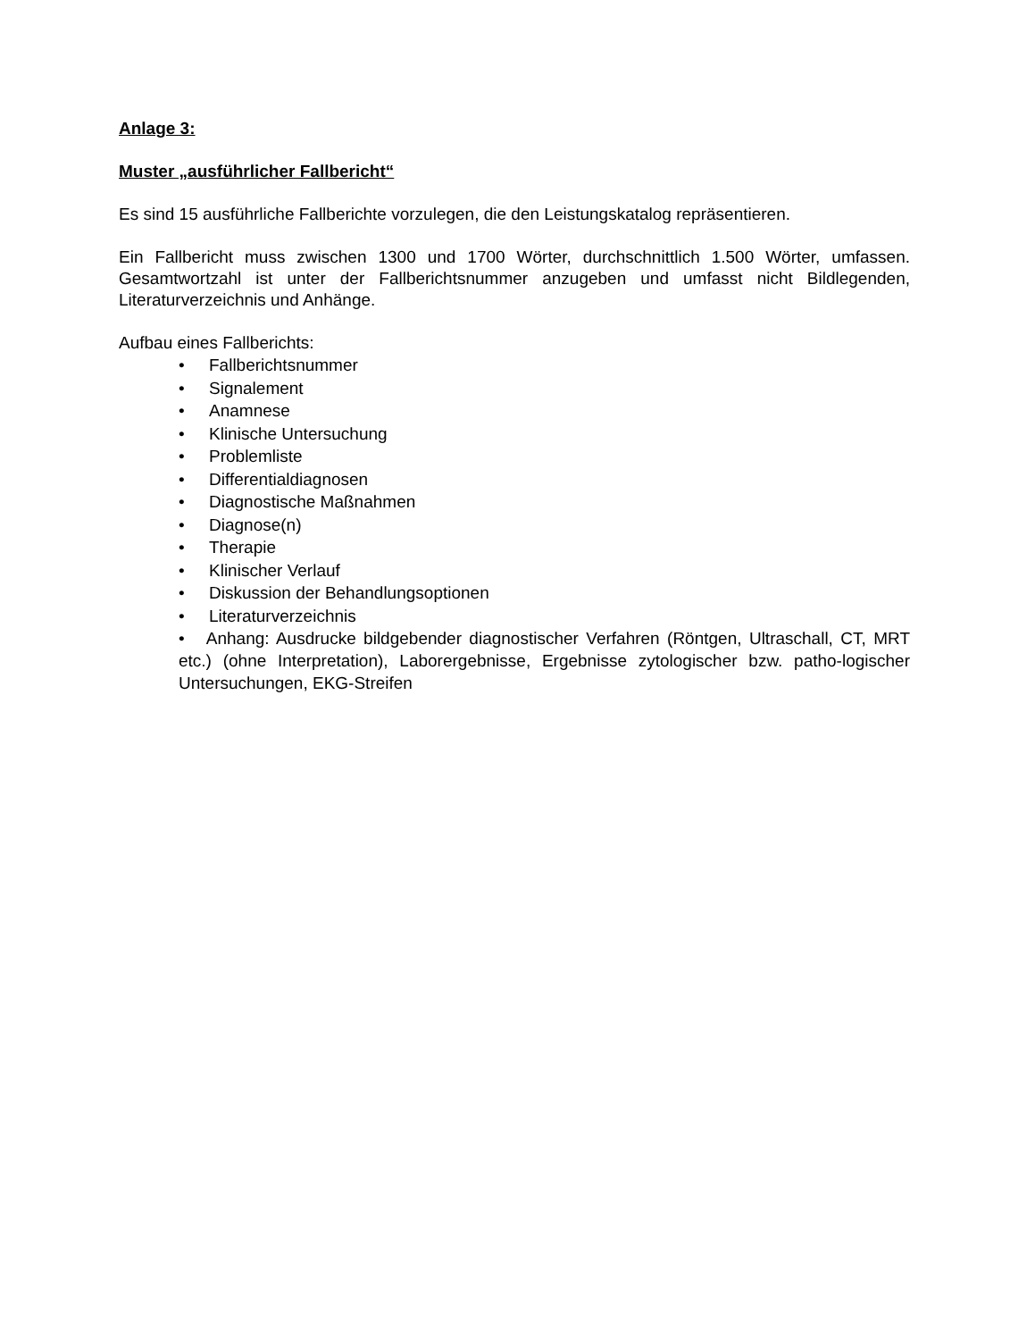Anlage 3:
Muster „ausführlicher Fallbericht“
Es sind 15 ausführliche Fallberichte vorzulegen, die den Leistungskatalog repräsentieren.
Ein Fallbericht muss zwischen 1300 und 1700 Wörter, durchschnittlich 1.500 Wörter, umfassen. Gesamtwortzahl ist unter der Fallberichtsnummer anzugeben und umfasst nicht Bildlegenden, Literaturverzeichnis und Anhänge.
Aufbau eines Fallberichts:
• Fallberichtsnummer
• Signalement
• Anamnese
• Klinische Untersuchung
• Problemliste
• Differentialdiagnosen
• Diagnostische Maßnahmen
• Diagnose(n)
• Therapie
• Klinischer Verlauf
• Diskussion der Behandlungsoptionen
• Literaturverzeichnis
• Anhang: Ausdrucke bildgebender diagnostischer Verfahren (Röntgen, Ultraschall, CT, MRT etc.) (ohne Interpretation), Laborergebnisse, Ergebnisse zytologischer bzw. patho-logischer Untersuchungen, EKG-Streifen